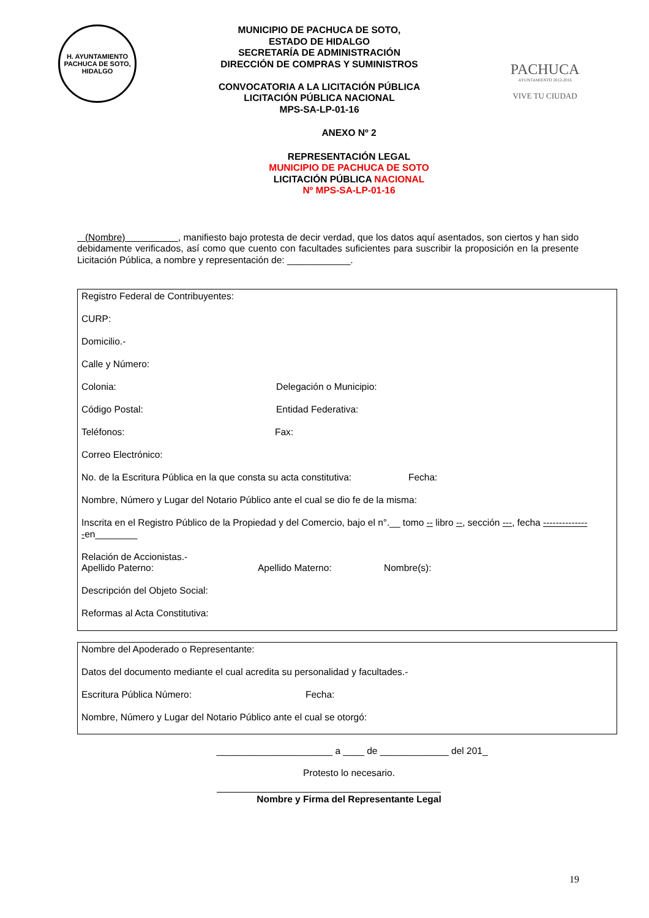H. AYUNTAMIENTO
PACHUCA DE SOTO, HIDALGO
MUNICIPIO DE PACHUCA DE SOTO,
ESTADO DE HIDALGO
SECRETARÍA DE ADMINISTRACIÓN
DIRECCIÓN DE COMPRAS Y SUMINISTROS
CONVOCATORIA A LA LICITACIÓN PÚBLICA
LICITACIÓN PÚBLICA NACIONAL
MPS-SA-LP-01-16
PACHUCA
AYUNTAMIENTO 2012-2016
VIVE TU CIUDAD
ANEXO Nº 2
REPRESENTACIÓN LEGAL
MUNICIPIO DE PACHUCA DE SOTO
LICITACIÓN PÚBLICA NACIONAL
Nº MPS-SA-LP-01-16
(Nombre) , manifiesto bajo protesta de decir verdad, que los datos aquí asentados, son ciertos y han sido debidamente verificados, así como que cuento con facultades suficientes para suscribir la proposición en la presente Licitación Pública, a nombre y representación de: ____________.
Registro Federal de Contribuyentes:
CURP:
Domicilio.-
Calle y Número:
Colonia: Delegación o Municipio:
Código Postal: Entidad Federativa:
Teléfonos: Fax:
Correo Electrónico:
No. de la Escritura Pública en la que consta su acta constitutiva: Fecha:
Nombre, Número y Lugar del Notario Público ante el cual se dio fe de la misma:
Inscrita en el Registro Público de la Propiedad y del Comercio, bajo el n°.__ tomo -- libro --, sección ---, fecha --------------
-en________
Relación de Accionistas.-
Apellido Paterno: Apellido Materno: Nombre(s):
Descripción del Objeto Social:
Reformas al Acta Constitutiva:
Nombre del Apoderado o Representante:
Datos del documento mediante el cual acredita su personalidad y facultades.-
Escritura Pública Número: Fecha:
Nombre, Número y Lugar del Notario Público ante el cual se otorgó:
______________________ a ____ de _____________ del 201_
Protesto lo necesario.
Nombre y Firma del Representante Legal
19